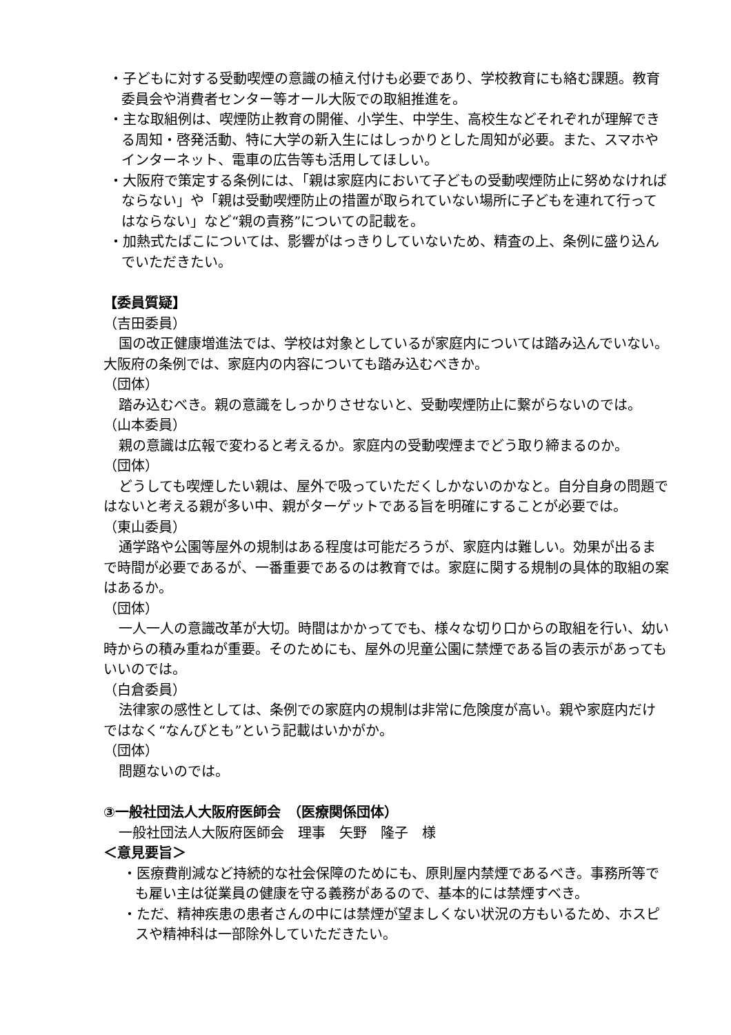・子どもに対する受動喫煙の意識の植え付けも必要であり、学校教育にも絡む課題。教育委員会や消費者センター等オール大阪での取組推進を。
・主な取組例は、喫煙防止教育の開催、小学生、中学生、高校生などそれぞれが理解できる周知・啓発活動、特に大学の新入生にはしっかりとした周知が必要。また、スマホやインターネット、電車の広告等も活用してほしい。
・大阪府で策定する条例には、「親は家庭内において子どもの受動喫煙防止に努めなければならない」や「親は受動喫煙防止の措置が取られていない場所に子どもを連れて行ってはならない」など“親の責務”についての記載を。
・加熱式たばこについては、影響がはっきりしていないため、精査の上、条例に盛り込んでいただきたい。
【委員質疑】
（吉田委員）
国の改正健康増進法では、学校は対象としているが家庭内については踏み込んでいない。大阪府の条例では、家庭内の内容についても踏み込むべきか。
（団体）
踏み込むべき。親の意識をしっかりさせないと、受動喫煙防止に繋がらないのでは。
（山本委員）
親の意識は広報で変わると考えるか。家庭内の受動喫煙までどう取り締まるのか。
（団体）
どうしても喫煙したい親は、屋外で吸っていただくしかないのかなと。自分自身の問題ではないと考える親が多い中、親がターゲットである旨を明確にすることが必要では。
（東山委員）
通学路や公園等屋外の規制はある程度は可能だろうが、家庭内は難しい。効果が出るまで時間が必要であるが、一番重要であるのは教育では。家庭に関する規制の具体的取組の案はあるか。
（団体）
一人一人の意識改革が大切。時間はかかってでも、様々な切り口からの取組を行い、幼い時からの積み重ねが重要。そのためにも、屋外の児童公園に禁煙である旨の表示があってもいいのでは。
（白倉委員）
法律家の感性としては、条例での家庭内の規制は非常に危険度が高い。親や家庭内だけではなく“なんびとも”という記載はいかがか。
（団体）
問題ないのでは。
③一般社団法人大阪府医師会　（医療関係団体）
一般社団法人大阪府医師会　理事　矢野　隆子　様
＜意見要旨＞
・医療費削減など持続的な社会保障のためにも、原則屋内禁煙であるべき。事務所等でも雇い主は従業員の健康を守る義務があるので、基本的には禁煙すべき。
・ただ、精神疾患の患者さんの中には禁煙が望ましくない状況の方もいるため、ホスピスや精神科は一部除外していただきたい。